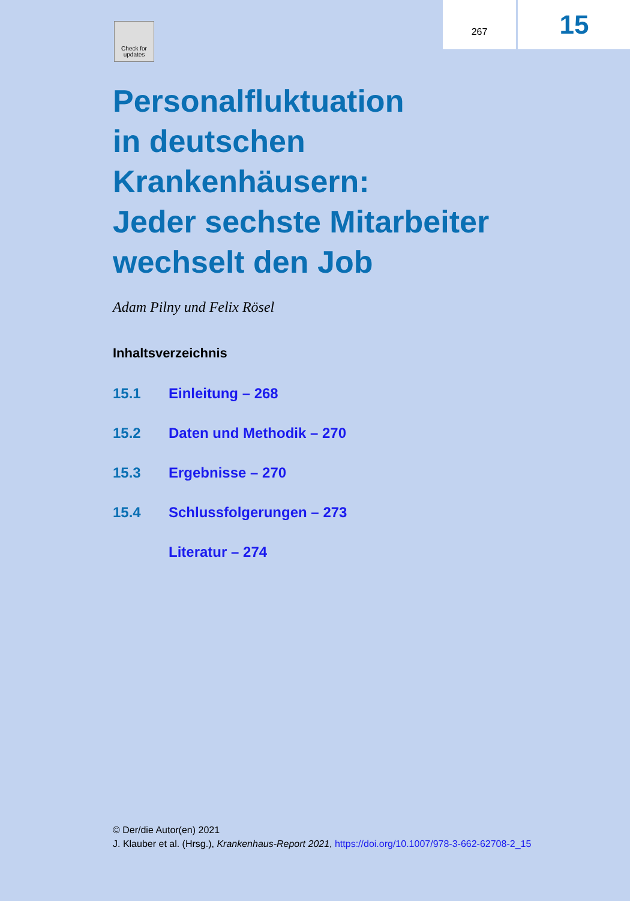Check for updates
267
15
Personalfluktuation
in deutschen
Krankenhäusern:
Jeder sechste Mitarbeiter
wechselt den Job
Adam Pilny und Felix Rösel
Inhaltsverzeichnis
15.1 Einleitung – 268
15.2 Daten und Methodik – 270
15.3 Ergebnisse – 270
15.4 Schlussfolgerungen – 273
Literatur – 274
© Der/die Autor(en) 2021
J. Klauber et al. (Hrsg.), Krankenhaus-Report 2021, https://doi.org/10.1007/978-3-662-62708-2_15